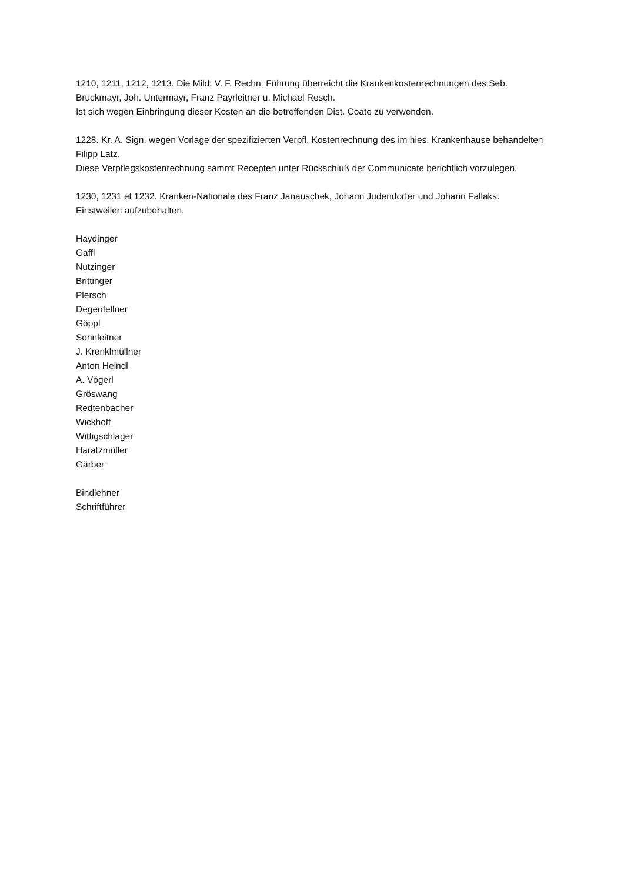1210, 1211, 1212, 1213. Die Mild. V. F. Rechn. Führung überreicht die Krankenkostenrechnungen des Seb. Bruckmayr, Joh. Untermayr, Franz Payrleitner u. Michael Resch.
Ist sich wegen Einbringung dieser Kosten an die betreffenden Dist. Coate zu verwenden.
1228. Kr. A. Sign. wegen Vorlage der spezifizierten Verpfl. Kostenrechnung des im hies. Krankenhause behandelten Filipp Latz.
Diese Verpflegskostenrechnung sammt Recepten unter Rückschluß der Communicate berichtlich vorzulegen.
1230, 1231 et 1232. Kranken-Nationale des Franz Janauschek, Johann Judendorfer und Johann Fallaks.
Einstweilen aufzubehalten.
Haydinger
Gaffl
Nutzinger
Brittinger
Plersch
Degenfellner
Göppl
Sonnleitner
J. Krenklmüllner
Anton Heindl
A. Vögerl
Gröswang
Redtenbacher
Wickhoff
Wittigschlager
Haratzmüller
Gärber
Bindlehner
Schriftführer